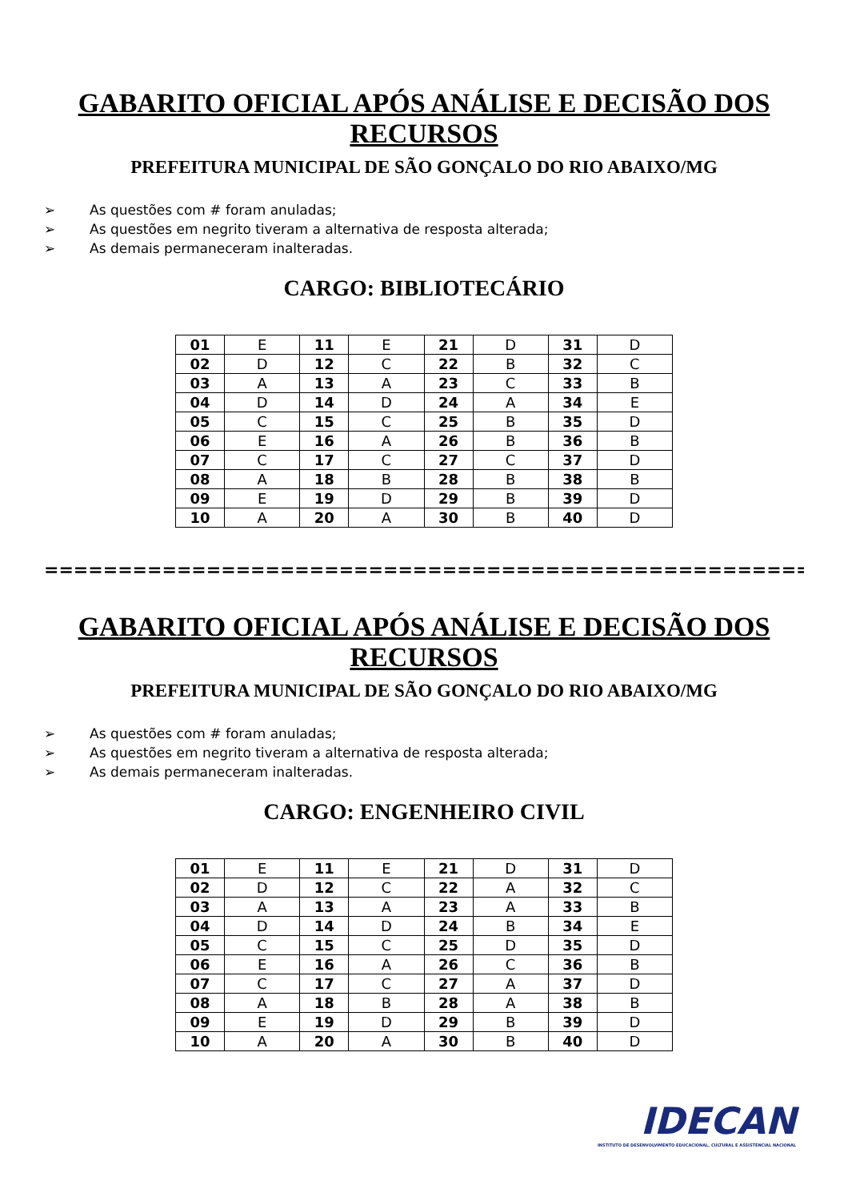GABARITO OFICIAL APÓS ANÁLISE E DECISÃO DOS RECURSOS
PREFEITURA MUNICIPAL DE SÃO GONÇALO DO RIO ABAIXO/MG
➢ As questões com # foram anuladas;
➢ As questões em negrito tiveram a alternativa de resposta alterada;
➢ As demais permaneceram inalteradas.
CARGO: BIBLIOTECÁRIO
| 01 | E | 11 | E | 21 | D | 31 | D |
| 02 | D | 12 | C | 22 | B | 32 | C |
| 03 | A | 13 | A | 23 | C | 33 | B |
| 04 | D | 14 | D | 24 | A | 34 | E |
| 05 | C | 15 | C | 25 | B | 35 | D |
| 06 | E | 16 | A | 26 | B | 36 | B |
| 07 | C | 17 | C | 27 | C | 37 | D |
| 08 | A | 18 | B | 28 | B | 38 | B |
| 09 | E | 19 | D | 29 | B | 39 | D |
| 10 | A | 20 | A | 30 | B | 40 | D |
==============================================================
GABARITO OFICIAL APÓS ANÁLISE E DECISÃO DOS RECURSOS
PREFEITURA MUNICIPAL DE SÃO GONÇALO DO RIO ABAIXO/MG
➢ As questões com # foram anuladas;
➢ As questões em negrito tiveram a alternativa de resposta alterada;
➢ As demais permaneceram inalteradas.
CARGO: ENGENHEIRO CIVIL
| 01 | E | 11 | E | 21 | D | 31 | D |
| 02 | D | 12 | C | 22 | A | 32 | C |
| 03 | A | 13 | A | 23 | A | 33 | B |
| 04 | D | 14 | D | 24 | B | 34 | E |
| 05 | C | 15 | C | 25 | D | 35 | D |
| 06 | E | 16 | A | 26 | C | 36 | B |
| 07 | C | 17 | C | 27 | A | 37 | D |
| 08 | A | 18 | B | 28 | A | 38 | B |
| 09 | E | 19 | D | 29 | B | 39 | D |
| 10 | A | 20 | A | 30 | B | 40 | D |
IDECAN
INSTITUTO DE DESENVOLVIMENTO EDUCACIONAL, CULTURAL E ASSISTENCIAL NACIONAL